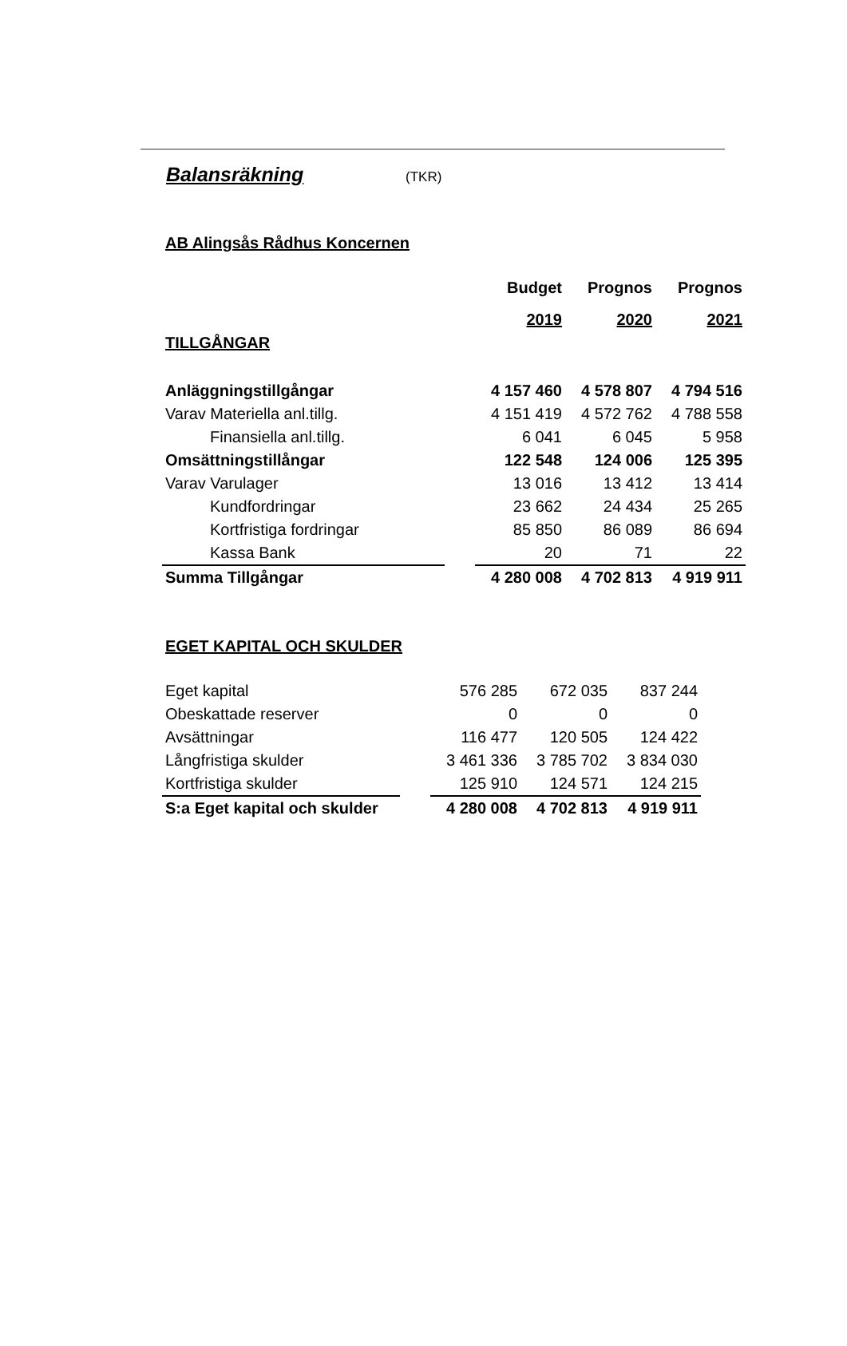Balansräkning
(TKR)
AB Alingsås Rådhus Koncernen
| | | Budget | Prognos | Prognos |
| | | 2019 | 2020 | 2021 |
| TILLGÅNGAR | | | | |
| Anläggningstillgångar | | 4 157 460 | 4 578 807 | 4 794 516 |
| Varav Materiella anl.tillg. | | 4 151 419 | 4 572 762 | 4 788 558 |
| Finansiella anl.tillg. | | 6 041 | 6 045 | 5 958 |
| Omsättningstillångar | | 122 548 | 124 006 | 125 395 |
| Varav Varulager | | 13 016 | 13 412 | 13 414 |
| Kundfordringar | | 23 662 | 24 434 | 25 265 |
| Kortfristiga fordringar | | 85 850 | 86 089 | 86 694 |
| Kassa Bank | | 20 | 71 | 22 |
| Summa Tillgångar | | 4 280 008 | 4 702 813 | 4 919 911 |
EGET KAPITAL OCH SKULDER
| Eget kapital | | 576 285 | 672 035 | 837 244 |
| Obeskattade reserver | | 0 | 0 | 0 |
| Avsättningar | | 116 477 | 120 505 | 124 422 |
| Långfristiga skulder | | 3 461 336 | 3 785 702 | 3 834 030 |
| Kortfristiga skulder | | 125 910 | 124 571 | 124 215 |
| S:a Eget kapital och skulder | | 4 280 008 | 4 702 813 | 4 919 911 |